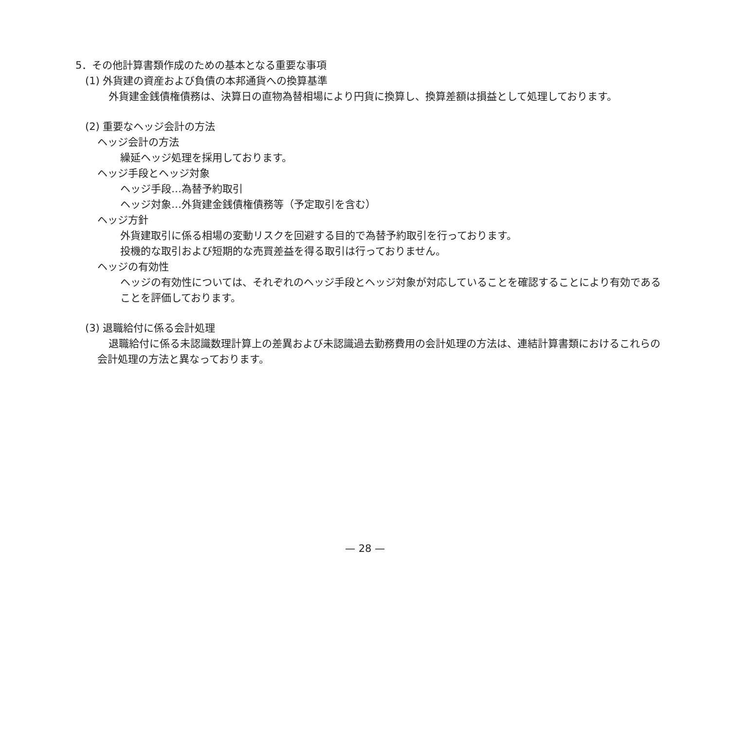5．その他計算書類作成のための基本となる重要な事項
(1) 外貨建の資産および負債の本邦通貨への換算基準
外貨建金銭債権債務は、決算日の直物為替相場により円貨に換算し、換算差額は損益として処理しております。
(2) 重要なヘッジ会計の方法
ヘッジ会計の方法
繰延ヘッジ処理を採用しております。
ヘッジ手段とヘッジ対象
ヘッジ手段…為替予約取引
ヘッジ対象…外貨建金銭債権債務等（予定取引を含む）
ヘッジ方針
外貨建取引に係る相場の変動リスクを回避する目的で為替予約取引を行っております。
投機的な取引および短期的な売買差益を得る取引は行っておりません。
ヘッジの有効性
ヘッジの有効性については、それぞれのヘッジ手段とヘッジ対象が対応していることを確認することにより有効であることを評価しております。
(3) 退職給付に係る会計処理
退職給付に係る未認識数理計算上の差異および未認識過去勤務費用の会計処理の方法は、連結計算書類におけるこれらの会計処理の方法と異なっております。
— 28 —